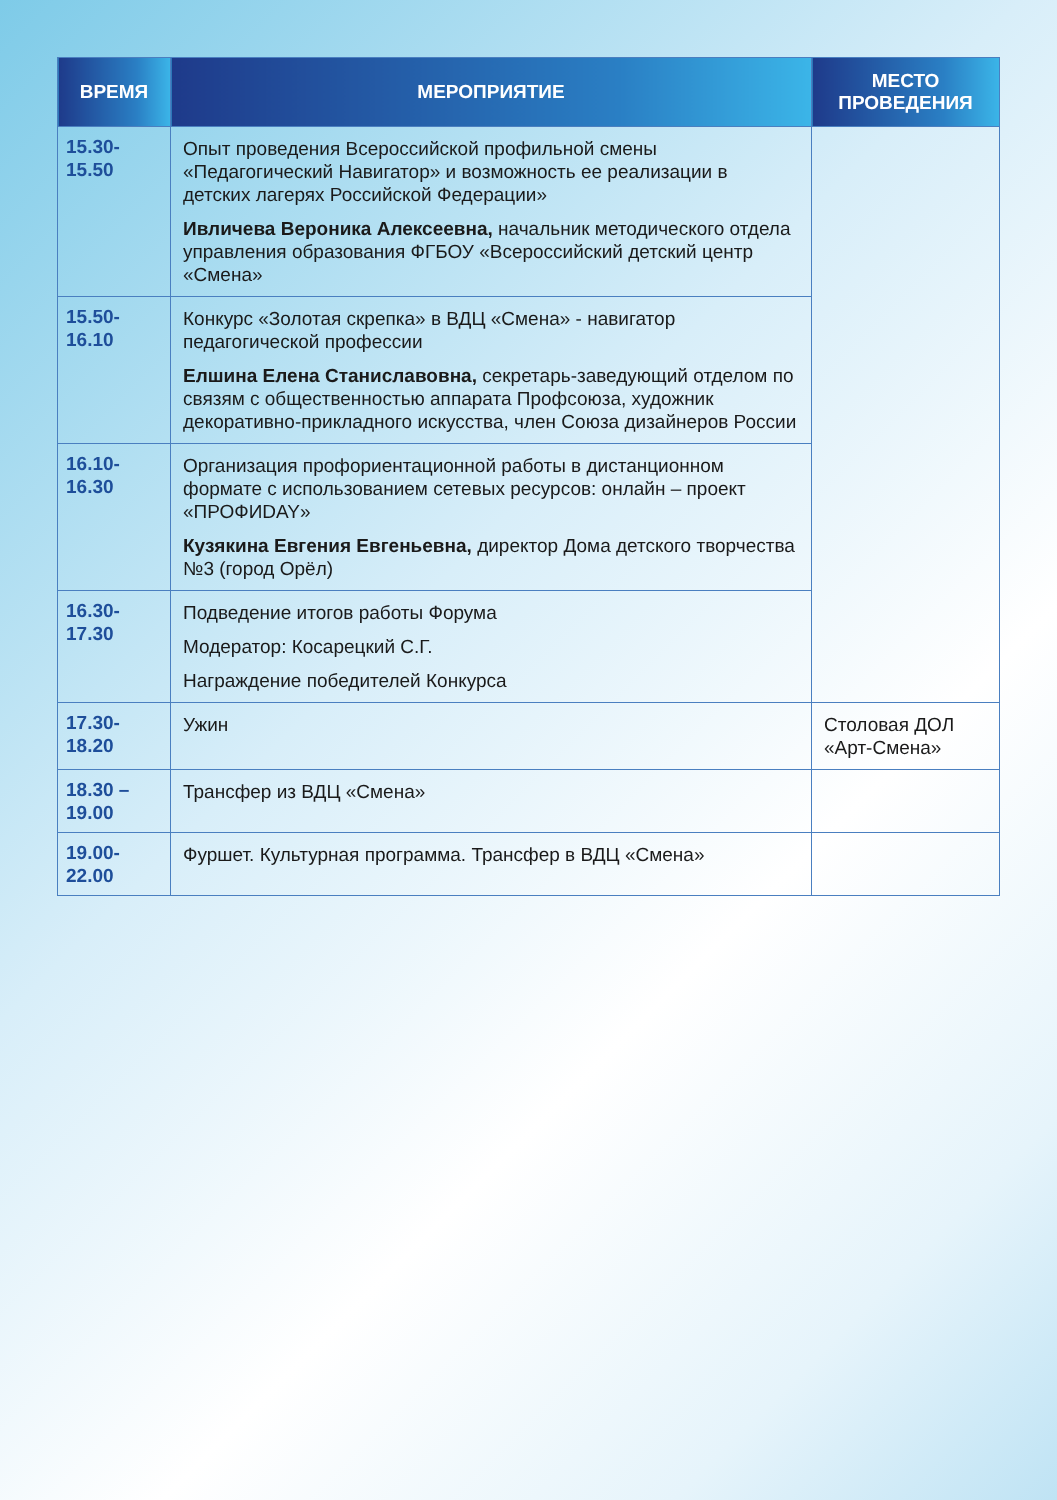| ВРЕМЯ | МЕРОПРИЯТИЕ | МЕСТО ПРОВЕДЕНИЯ |
| --- | --- | --- |
| 15.30-15.50 | Опыт проведения Всероссийской профильной смены «Педагогический Навигатор» и возможность ее реализации в детских лагерях Российской Федерации» Ивличева Вероника Алексеевна, начальник методического отдела управления образования ФГБОУ «Всероссийский детский центр «Смена» | |
| 15.50-16.10 | Конкурс «Золотая скрепка» в ВДЦ «Смена» - навигатор педагогической профессии Елшина Елена Станиславовна, секретарь-заведующий отделом по связям с общественностью аппарата Профсоюза, художник декоративно-прикладного искусства, член Союза дизайнеров России | |
| 16.10-16.30 | Организация профориентационной работы в дистанционном формате с использованием сетевых ресурсов: онлайн – проект «ПРОФИDAY» Кузякина Евгения Евгеньевна, директор Дома детского творчества №3 (город Орёл) | |
| 16.30-17.30 | Подведение итогов работы Форума Модератор: Косарецкий С.Г. Награждение победителей Конкурса | |
| 17.30-18.20 | Ужин | Столовая ДОЛ «Арт-Смена» |
| 18.30 – 19.00 | Трансфер из ВДЦ «Смена» | |
| 19.00- 22.00 | Фуршет. Культурная программа. Трансфер в ВДЦ «Смена» | |